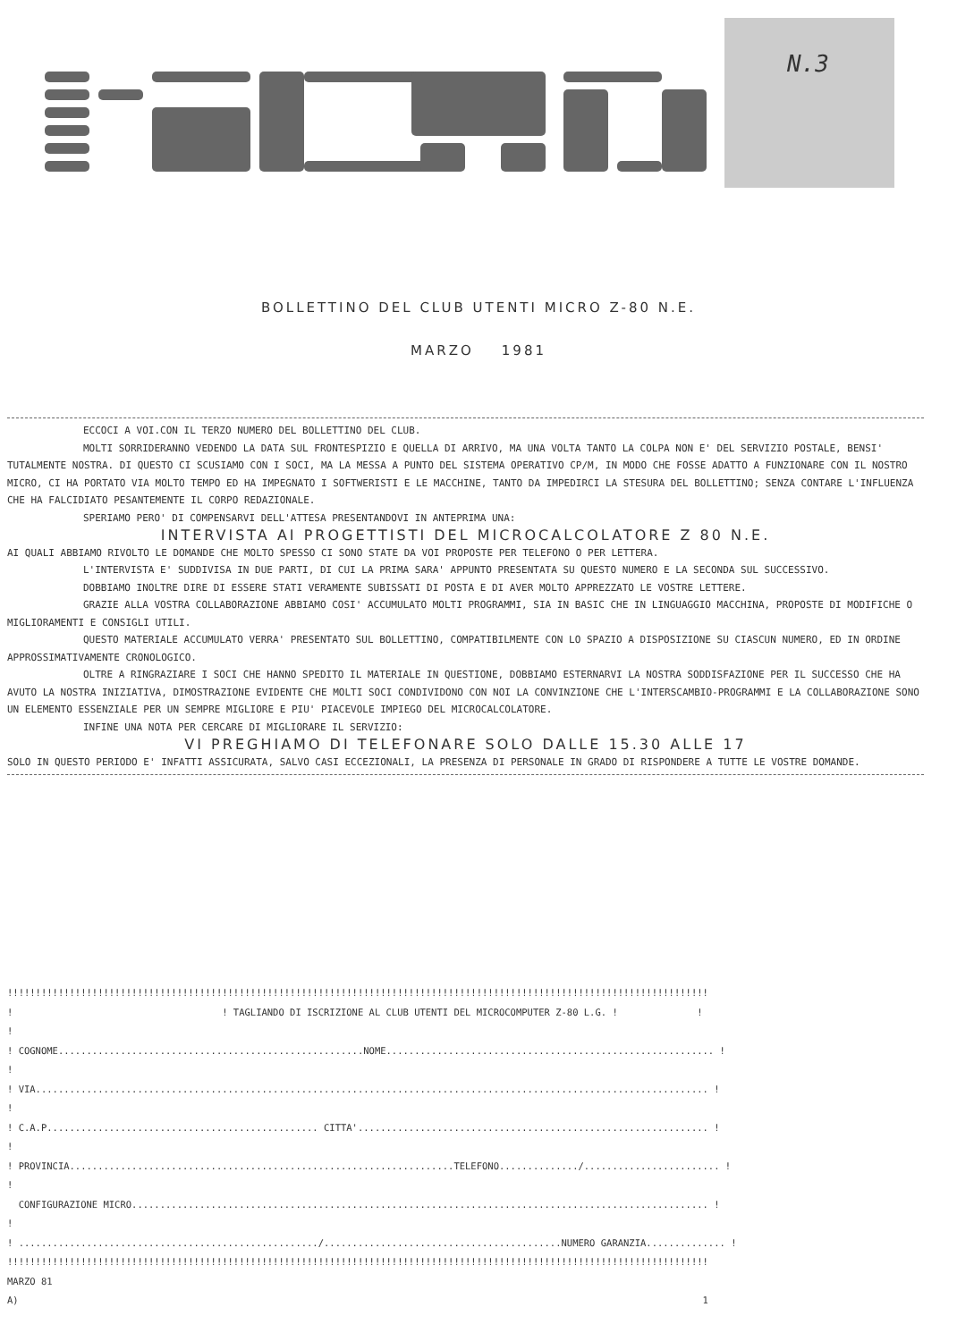N.3
BOLLETTINO DEL CLUB UTENTI MICRO Z-80 N.E.
MARZO 1981
ECCOCI A VOI.CON IL TERZO NUMERO DEL BOLLETTINO DEL CLUB.
MOLTI SORRIDERANNO VEDENDO LA DATA SUL FRONTESPIZIO E QUELLA DI ARRIVO, MA UNA VOLTA TANTO LA COLPA NON E' DEL SERVIZIO POSTALE, BENSI' TUTALMENTE NOSTRA. DI QUESTO CI SCUSIAMO CON I SOCI, MA LA MESSA A PUNTO DEL SISTEMA OPERATIVO CP/M, IN MODO CHE FOSSE ADATTO A FUNZIONARE CON IL NOSTRO MICRO, CI HA PORTATO VIA MOLTO TEMPO ED HA IMPEGNATO I SOFTWERISTI E LE MACCHINE, TANTO DA IMPEDIRCI LA STESURA DEL BOLLETTINO; SENZA CONTARE L'INFLUENZA CHE HA FALCIDIATO PESANTEMENTE IL CORPO REDAZIONALE.
SPERIAMO PERO' DI COMPENSARVI DELL'ATTESA PRESENTANDOVI IN ANTEPRIMA UNA:
INTERVISTA AI PROGETTISTI DEL MICROCALCOLATORE Z 80 N.E.
AI QUALI ABBIAMO RIVOLTO LE DOMANDE CHE MOLTO SPESSO CI SONO STATE DA VOI PROPOSTE PER TELEFONO O PER LETTERA.
L'INTERVISTA E' SUDDIVISA IN DUE PARTI, DI CUI LA PRIMA SARA' APPUNTO PRESENTATA SU QUESTO NUMERO E LA SECONDA SUL SUCCESSIVO.
DOBBIAMO INOLTRE DIRE DI ESSERE STATI VERAMENTE SUBISSATI DI POSTA E DI AVER MOLTO APPREZZATO LE VOSTRE LETTERE.
GRAZIE ALLA VOSTRA COLLABORAZIONE ABBIAMO COSI' ACCUMULATO MOLTI PROGRAMMI, SIA IN BASIC CHE IN LINGUAGGIO MACCHINA, PROPOSTE DI MODIFICHE O MIGLIORAMENTI E CONSIGLI UTILI.
QUESTO MATERIALE ACCUMULATO VERRA' PRESENTATO SUL BOLLETTINO, COMPATIBILMENTE CON LO SPAZIO A DISPOSIZIONE SU CIASCUN NUMERO, ED IN ORDINE APPROSSIMATIVAMENTE CRONOLOGICO.
OLTRE A RINGRAZIARE I SOCI CHE HANNO SPEDITO IL MATERIALE IN QUESTIONE, DOBBIAMO ESTERNARVI LA NOSTRA SODDISFAZIONE PER IL SUCCESSO CHE HA AVUTO LA NOSTRA INIZIATIVA, DIMOSTRAZIONE EVIDENTE CHE MOLTI SOCI CONDIVIDONO CON NOI LA CONVINZIONE CHE L'INTERSCAMBIO-PROGRAMMI E LA COLLABORAZIONE SONO UN ELEMENTO ESSENZIALE PER UN SEMPRE MIGLIORE E PIU' PIACEVOLE IMPIEGO DEL MICROCALCOLATORE.
INFINE UNA NOTA PER CERCARE DI MIGLIORARE IL SERVIZIO:
VI PREGHIAMO DI TELEFONARE SOLO DALLE 15.30 ALLE 17
SOLO IN QUESTO PERIODO E' INFATTI ASSICURATA, SALVO CASI ECCEZIONALI, LA PRESENZA DI PERSONALE IN GRADO DI RISPONDERE A TUTTE LE VOSTRE DOMANDE.
!!!!!!!!!!!!!!!!!!!!!!!!!!!!!!!!!!!!!!!!!!!!!!!!!!!!!!!!!!!!!!!!!!!!!!!!!!!!!!!!!!!!!!!!!!!!!!!!!!!!!!!!!!!!!!!!!!!!!!!!!!!! ! ! TAGLIANDO DI ISCRIZIONE AL CLUB UTENTI DEL MICROCOMPUTER Z-80 L.G. ! ! ! ! COGNOME......................................................NOME.......................................................... ! ! ! VIA....................................................................................................................... ! ! ! C.A.P................................................ CITTA'.............................................................. ! ! ! PROVINCIA....................................................................TELEFONO............../........................ ! ! CONFIGURAZIONE MICRO...................................................................................................... ! ! ! ...................................................../..........................................NUMERO GARANZIA.............. ! !!!!!!!!!!!!!!!!!!!!!!!!!!!!!!!!!!!!!!!!!!!!!!!!!!!!!!!!!!!!!!!!!!!!!!!!!!!!!!!!!!!!!!!!!!!!!!!!!!!!!!!!!!!!!!!!!!!!!!!!!!!! MARZO 81 A) 1